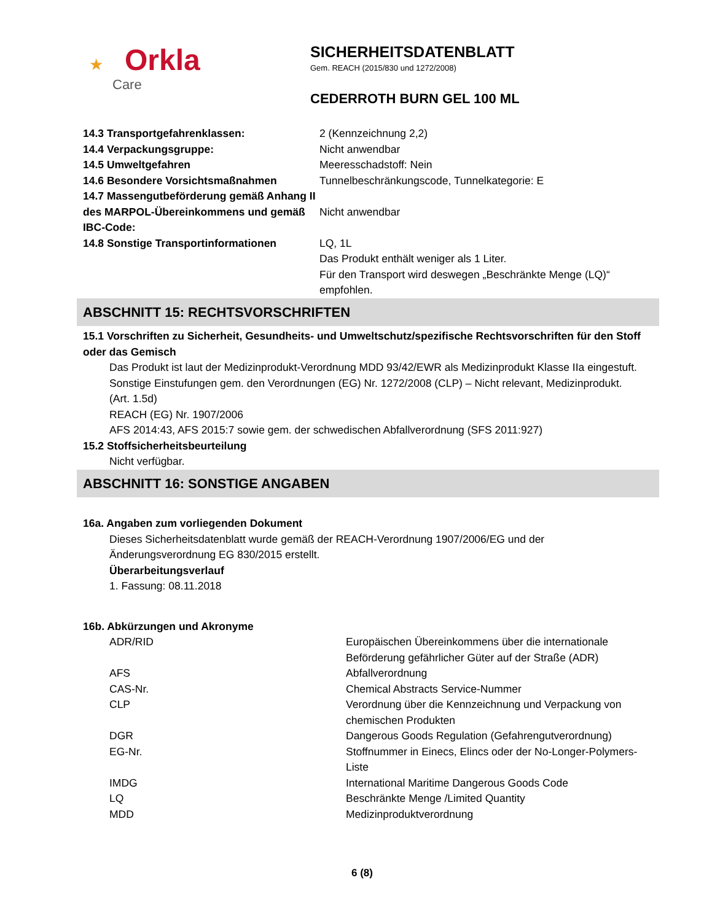★ Orkla
Care
SICHERHEITSDATENBLATT
Gem. REACH (2015/830 und 1272/2008)
CEDERROTH BURN GEL 100 ML
| 14.3 Transportgefahrenklassen: | 2 (Kennzeichnung 2,2) |
| 14.4 Verpackungsgruppe: | Nicht anwendbar |
| 14.5 Umweltgefahren | Meeresschadstoff: Nein |
| 14.6 Besondere Vorsichtsmaßnahmen | Tunnelbeschränkungscode, Tunnelkategorie: E |
| 14.7 Massengutbeförderung gemäß Anhang II des MARPOL-Übereinkommens und gemäß IBC-Code: | Nicht anwendbar |
| 14.8 Sonstige Transportinformationen | LQ, 1L Das Produkt enthält weniger als 1 Liter. Für den Transport wird deswegen „Beschränkte Menge (LQ)“ empfohlen. |
ABSCHNITT 15: RECHTSVORSCHRIFTEN
15.1 Vorschriften zu Sicherheit, Gesundheits- und Umweltschutz/spezifische Rechtsvorschriften für den Stoff oder das Gemisch
Das Produkt ist laut der Medizinprodukt-Verordnung MDD 93/42/EWR als Medizinprodukt Klasse IIa eingestuft.
Sonstige Einstufungen gem. den Verordnungen (EG) Nr. 1272/2008 (CLP) – Nicht relevant, Medizinprodukt. (Art. 1.5d)
REACH (EG) Nr. 1907/2006
AFS 2014:43, AFS 2015:7 sowie gem. der schwedischen Abfallverordnung (SFS 2011:927)
15.2 Stoffsicherheitsbeurteilung
Nicht verfügbar.
ABSCHNITT 16: SONSTIGE ANGABEN
16a. Angaben zum vorliegenden Dokument
Dieses Sicherheitsdatenblatt wurde gemäß der REACH-Verordnung 1907/2006/EG und der Änderungsverordnung EG 830/2015 erstellt.
Überarbeitungsverlauf
1. Fassung: 08.11.2018
16b. Abkürzungen und Akronyme
| ADR/RID | Europäischen Übereinkommens über die internationale Beförderung gefährlicher Güter auf der Straße (ADR) |
| AFS | Abfallverordnung |
| CAS-Nr. | Chemical Abstracts Service-Nummer |
| CLP | Verordnung über die Kennzeichnung und Verpackung von chemischen Produkten |
| DGR | Dangerous Goods Regulation (Gefahrengutverordnung) |
| EG-Nr. | Stoffnummer in Einecs, Elincs oder der No-Longer-Polymers-Liste |
| IMDG | International Maritime Dangerous Goods Code |
| LQ | Beschränkte Menge /Limited Quantity |
| MDD | Medizinproduktverordnung |
6 (8)